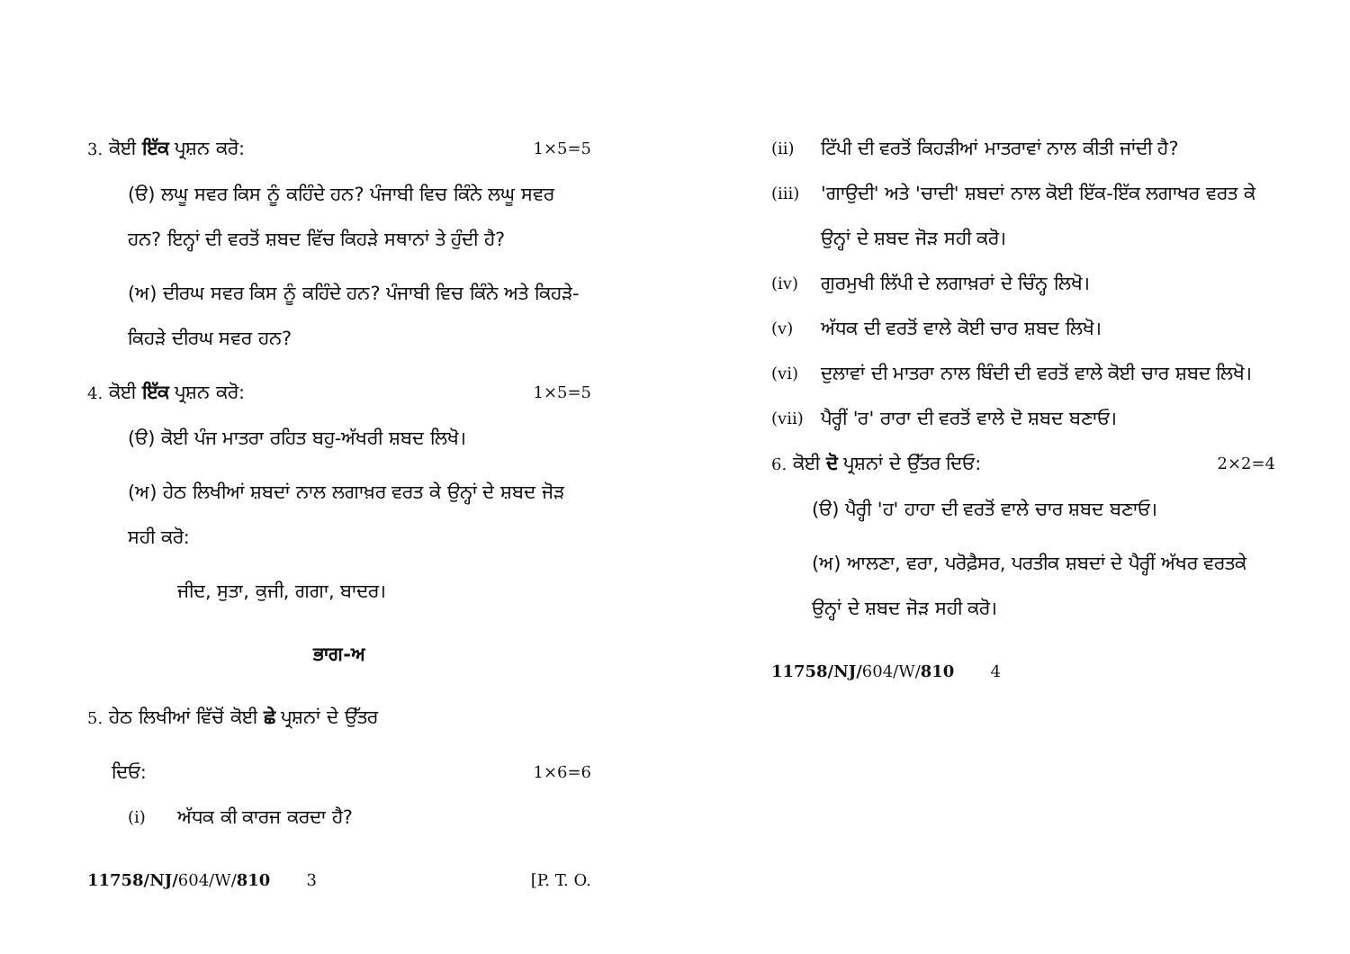3. ਕੋਈ ਇੱਕ ਪ੍ਰਸ਼ਨ ਕਰੋ: 1×5=5
(ੳ) ਲਘੂ ਸਵਰ ਕਿਸ ਨੂੰ ਕਹਿੰਦੇ ਹਨ? ਪੰਜਾਬੀ ਵਿਚ ਕਿੰਨੇ ਲਘੂ ਸਵਰ ਹਨ? ਇਨ੍ਹਾਂ ਦੀ ਵਰਤੋਂ ਸ਼ਬਦ ਵਿੱਚ ਕਿਹੜੇ ਸਥਾਨਾਂ ਤੇ ਹੁੰਦੀ ਹੈ?
(ਅ) ਦੀਰਘ ਸਵਰ ਕਿਸ ਨੂੰ ਕਹਿੰਦੇ ਹਨ? ਪੰਜਾਬੀ ਵਿਚ ਕਿੰਨੇ ਅਤੇ ਕਿਹੜੇ-ਕਿਹੜੇ ਦੀਰਘ ਸਵਰ ਹਨ?
4. ਕੋਈ ਇੱਕ ਪ੍ਰਸ਼ਨ ਕਰੋ: 1×5=5
(ੳ) ਕੋਈ ਪੰਜ ਮਾਤਰਾ ਰਹਿਤ ਬਹੁ-ਅੱਖਰੀ ਸ਼ਬਦ ਲਿਖੋ।
(ਅ) ਹੇਠ ਲਿਖੀਆਂ ਸ਼ਬਦਾਂ ਨਾਲ ਲਗਾਖ਼ਰ ਵਰਤ ਕੇ ਉਨ੍ਹਾਂ ਦੇ ਸ਼ਬਦ ਜੋੜ ਸਹੀ ਕਰੋ:
ਜੀਦ, ਸੁਤਾ, ਕੁਜੀ, ਗਗਾ, ਬਾਦਰ।
ਭਾਗ-ਅ
5. ਹੇਠ ਲਿਖੀਆਂ ਵਿੱਚੋਂ ਕੋਈ ਛੇ ਪ੍ਰਸ਼ਨਾਂ ਦੇ ਉੱਤਰ
ਦਿਓ: 1×6=6
(i) ਅੱਧਕ ਕੀ ਕਾਰਜ ਕਰਦਾ ਹੈ?
11758/NJ/604/W/810 3 [P. T. O.
(ii) ਟਿੱਪੀ ਦੀ ਵਰਤੋਂ ਕਿਹੜੀਆਂ ਮਾਤਰਾਵਾਂ ਨਾਲ ਕੀਤੀ ਜਾਂਦੀ ਹੈ?
(iii) 'ਗਾਉਦੀ' ਅਤੇ 'ਚਾਦੀ' ਸ਼ਬਦਾਂ ਨਾਲ ਕੋਈ ਇੱਕ-ਇੱਕ ਲਗਾਖਰ ਵਰਤ ਕੇ ਉਨ੍ਹਾਂ ਦੇ ਸ਼ਬਦ ਜੋੜ ਸਹੀ ਕਰੋ।
(iv) ਗੁਰਮੁਖੀ ਲਿੱਪੀ ਦੇ ਲਗਾਖ਼ਰਾਂ ਦੇ ਚਿੰਨ੍ਹ ਲਿਖੋ।
(v) ਅੱਧਕ ਦੀ ਵਰਤੋਂ ਵਾਲੇ ਕੋਈ ਚਾਰ ਸ਼ਬਦ ਲਿਖੋ।
(vi) ਦੁਲਾਵਾਂ ਦੀ ਮਾਤਰਾ ਨਾਲ ਬਿੰਦੀ ਦੀ ਵਰਤੋਂ ਵਾਲੇ ਕੋਈ ਚਾਰ ਸ਼ਬਦ ਲਿਖੋ।
(vii) ਪੈਰ੍ਹੀਂ 'ਰ' ਰਾਰਾ ਦੀ ਵਰਤੋਂ ਵਾਲੇ ਦੋ ਸ਼ਬਦ ਬਣਾਓ।
6. ਕੋਈ ਦੋ ਪ੍ਰਸ਼ਨਾਂ ਦੇ ਉੱਤਰ ਦਿਓ: 2×2=4
(ੳ) ਪੈਰ੍ਹੀ 'ਹ' ਹਾਹਾ ਦੀ ਵਰਤੋਂ ਵਾਲੇ ਚਾਰ ਸ਼ਬਦ ਬਣਾਓ।
(ਅ) ਆਲਣਾ, ਵਰਾ, ਪਰੋਫ਼ੈਸਰ, ਪਰਤੀਕ ਸ਼ਬਦਾਂ ਦੇ ਪੈਰ੍ਹੀਂ ਅੱਖਰ ਵਰਤਕੇ ਉਨ੍ਹਾਂ ਦੇ ਸ਼ਬਦ ਜੋੜ ਸਹੀ ਕਰੋ।
11758/NJ/604/W/810 4